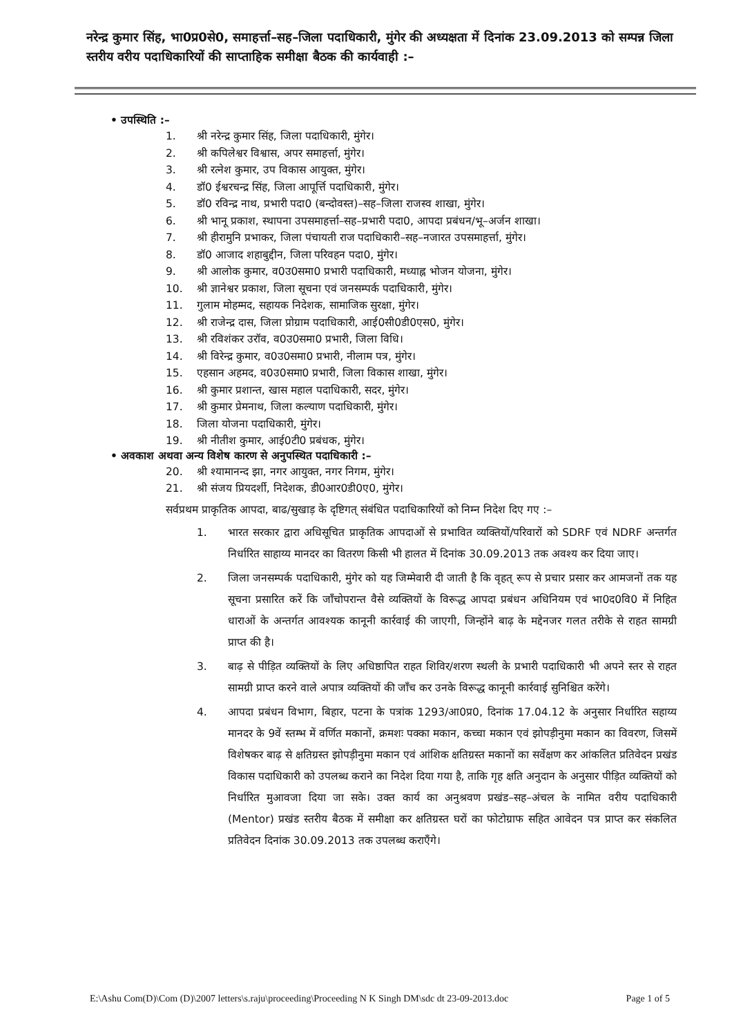नरेन्द्र कुमार सिंह, भा0प्र0से0, समाहर्त्ता–सह–जिला पदाधिकारी, मुंगेर की अध्यक्षता में दिनांक 23.09.2013 को सम्पन्न जिला स्तरीय वरीय पदाधिकारियों की साप्ताहिक समीक्षा बैठक की कार्यवाही :–
• उपस्थिति :–
1. श्री नरेन्द्र कुमार सिंह, जिला पदाधिकारी, मुंगेर।
2. श्री कपिलेश्वर विश्वास, अपर समाहर्त्ता, मुंगेर।
3. श्री रत्नेश कुमार, उप विकास आयुक्त, मुंगेर।
4. डॉ0 ईश्वरचन्द्र सिंह, जिला आपूर्त्ति पदाधिकारी, मुंगेर।
5. डॉ0 रविन्द्र नाथ, प्रभारी पदा0 (बन्दोवस्त)–सह–जिला राजस्व शाखा, मुंगेर।
6. श्री भानू प्रकाश, स्थापना उपसमाहर्त्ता–सह–प्रभारी पदा0, आपदा प्रबंधन/भू–अर्जन शाखा।
7. श्री हीरामुनि प्रभाकर, जिला पंचायती राज पदाधिकारी–सह–नजारत उपसमाहर्त्ता, मुंगेर।
8. डॉ0 आजाद शहाबुद्दीन, जिला परिवहन पदा0, मुंगेर।
9. श्री आलोक कुमार, व0उ0समा0 प्रभारी पदाधिकारी, मध्याह्न भोजन योजना, मुंगेर।
10. श्री ज्ञानेश्वर प्रकाश, जिला सूचना एवं जनसम्पर्क पदाधिकारी, मुंगेर।
11. गुलाम मोहम्मद, सहायक निदेशक, सामाजिक सुरक्षा, मुंगेर।
12. श्री राजेन्द्र दास, जिला प्रोग्राम पदाधिकारी, आई0सी0डी0एस0, मुंगेर।
13. श्री रविशंकर उरॉव, व0उ0समा0 प्रभारी, जिला विधि।
14. श्री विरेन्द्र कुमार, व0उ0समा0 प्रभारी, नीलाम पत्र, मुंगेर।
15. एहसान अहमद, व0उ0समा0 प्रभारी, जिला विकास शाखा, मुंगेर।
16. श्री कुमार प्रशान्त, खास महाल पदाधिकारी, सदर, मुंगेर।
17. श्री कुमार प्रेमनाथ, जिला कल्याण पदाधिकारी, मुंगेर।
18. जिला योजना पदाधिकारी, मुंगेर।
19. श्री नीतीश कुमार, आई0टी0 प्रबंधक, मुंगेर।
• अवकाश अथवा अन्य विशेष कारण से अनुपस्थित पदाधिकारी :–
20. श्री श्यामानन्द झा, नगर आयुक्त, नगर निगम, मुंगेर।
21. श्री संजय प्रियदर्शी, निदेशक, डी0आर0डी0ए0, मुंगेर।
सर्वप्रथम प्राकृतिक आपदा, बाढ/सुखाड़ के दृष्टिगत् संबंधित पदाधिकारियों को निम्न निदेश दिए गए :–
1. भारत सरकार द्वारा अधिसूचित प्राकृतिक आपदाओं से प्रभावित व्यक्तियों/परिवारों को SDRF एवं NDRF अन्तर्गत निर्धारित साहाय्य मानदर का वितरण किसी भी हालत में दिनांक 30.09.2013 तक अवश्य कर दिया जाए।
2. जिला जनसम्पर्क पदाधिकारी, मुंगेर को यह जिम्मेवारी दी जाती है कि वृहत् रूप से प्रचार प्रसार कर आमजनों तक यह सूचना प्रसारित करें कि जॉंचोपरान्त वैसे व्यक्तियों के विरूद्ध आपदा प्रबंधन अधिनियम एवं भा0द0वि0 में निहित धाराओं के अन्तर्गत आवश्यक कानूनी कार्रवाई की जाएगी, जिन्होंने बाढ़ के मद्देनजर गलत तरीके से राहत सामग्री प्राप्त की है।
3. बाढ़ से पीड़ित व्यक्तियों के लिए अधिष्ठापित राहत शिविर/शरण स्थली के प्रभारी पदाधिकारी भी अपने स्तर से राहत सामग्री प्राप्त करने वाले अपात्र व्यक्तियों की जॉंच कर उनके विरूद्ध कानूनी कार्रवाई सुनिश्चित करेंगे।
4. आपदा प्रबंधन विभाग, बिहार, पटना के पत्रांक 1293/आ0प्र0, दिनांक 17.04.12 के अनुसार निर्धारित सहाय्य मानदर के 9वें स्तम्भ में वर्णित मकानों, क्रमशः पक्का मकान, कच्चा मकान एवं झोपड़ीनुमा मकान का विवरण, जिसमें विशेषकर बाढ़ से क्षतिग्रस्त झोपड़ीनुमा मकान एवं आंशिक क्षतिग्रस्त मकानों का सर्वेक्षण कर आंकलित प्रतिवेदन प्रखंड विकास पदाधिकारी को उपलब्ध कराने का निदेश दिया गया है, ताकि गृह क्षति अनुदान के अनुसार पीड़ित व्यक्तियों को निर्धारित मुआवजा दिया जा सके। उक्त कार्य का अनुश्रवण प्रखंड–सह–अंचल के नामित वरीय पदाधिकारी (Mentor) प्रखंड स्तरीय बैठक में समीक्षा कर क्षतिग्रस्त घरों का फोटोग्राफ सहित आवेदन पत्र प्राप्त कर संकलित प्रतिवेदन दिनांक 30.09.2013 तक उपलब्ध कराएँगे।
E:\Ashu Com(D)\Com (D)\2007 letters\s.raju\proceeding\Proceeding N K Singh DM\sdc dt 23-09-2013.doc Page 1 of 5